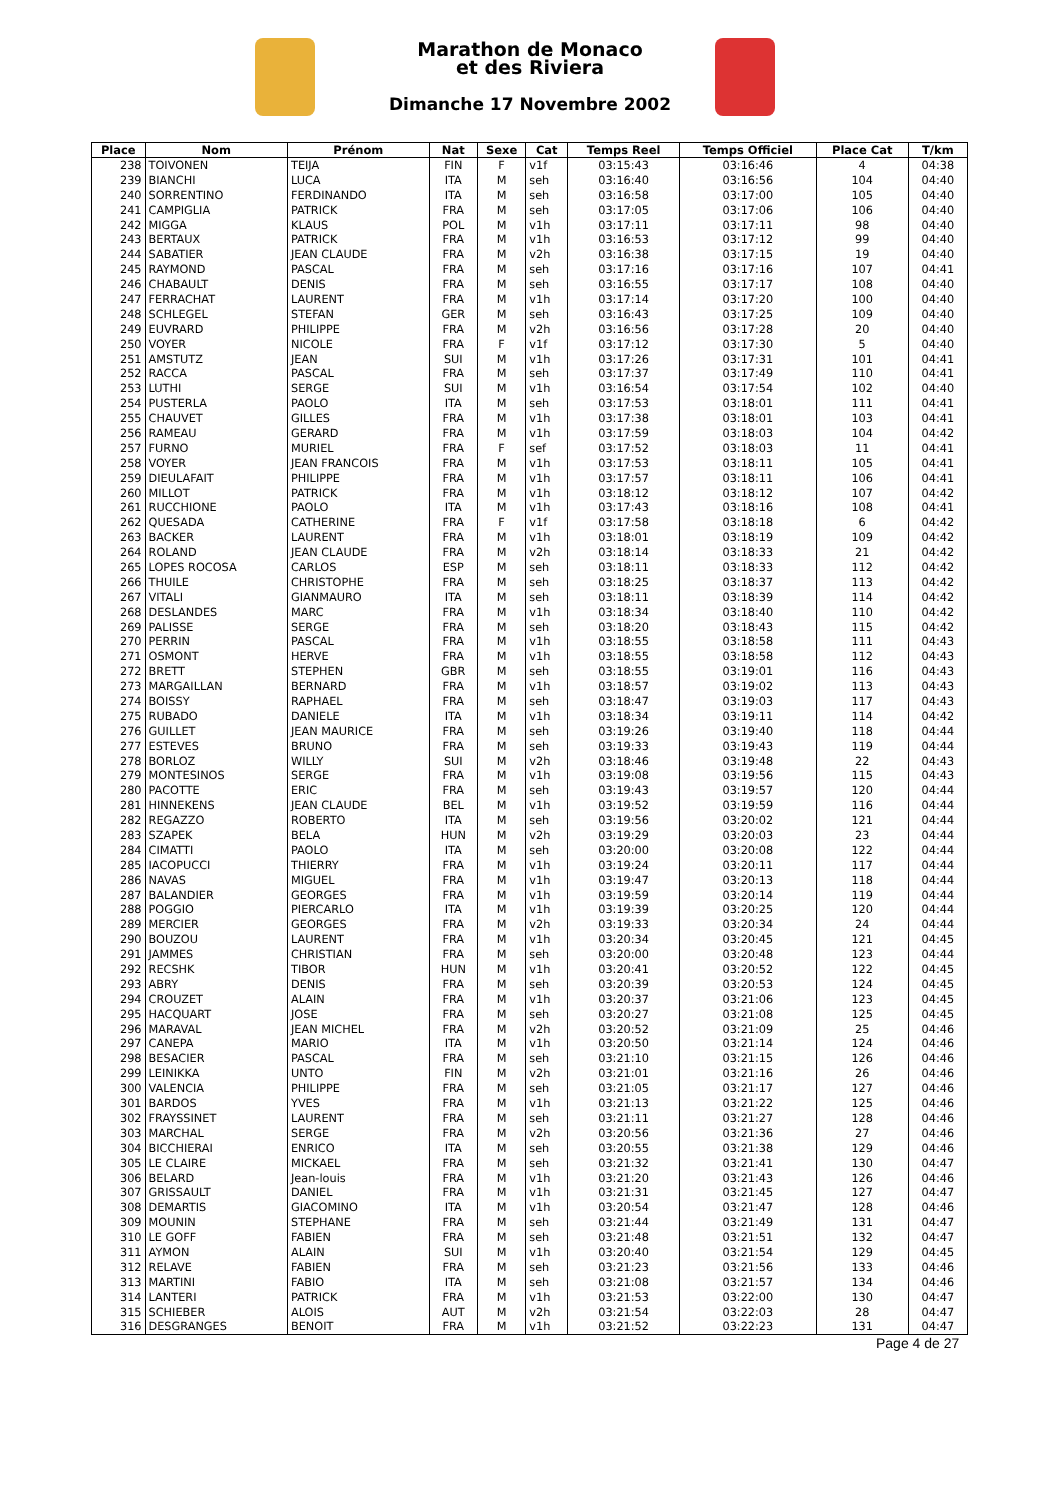Marathon de Monaco
et des Riviera
Dimanche 17 Novembre 2002
| Place | Nom | Prénom | Nat | Sexe | Cat | Temps Reel | Temps Officiel | Place Cat | T/km |
| --- | --- | --- | --- | --- | --- | --- | --- | --- | --- |
| 238 | TOIVONEN | TEIJA | FIN | F | v1f | 03:15:43 | 03:16:46 | 4 | 04:38 |
| 239 | BIANCHI | LUCA | ITA | M | seh | 03:16:40 | 03:16:56 | 104 | 04:40 |
| 240 | SORRENTINO | FERDINANDO | ITA | M | seh | 03:16:58 | 03:17:00 | 105 | 04:40 |
| 241 | CAMPIGLIA | PATRICK | FRA | M | seh | 03:17:05 | 03:17:06 | 106 | 04:40 |
| 242 | MIGGA | KLAUS | POL | M | v1h | 03:17:11 | 03:17:11 | 98 | 04:40 |
| 243 | BERTAUX | PATRICK | FRA | M | v1h | 03:16:53 | 03:17:12 | 99 | 04:40 |
| 244 | SABATIER | JEAN CLAUDE | FRA | M | v2h | 03:16:38 | 03:17:15 | 19 | 04:40 |
| 245 | RAYMOND | PASCAL | FRA | M | seh | 03:17:16 | 03:17:16 | 107 | 04:41 |
| 246 | CHABAULT | DENIS | FRA | M | seh | 03:16:55 | 03:17:17 | 108 | 04:40 |
| 247 | FERRACHAT | LAURENT | FRA | M | v1h | 03:17:14 | 03:17:20 | 100 | 04:40 |
| 248 | SCHLEGEL | STEFAN | GER | M | seh | 03:16:43 | 03:17:25 | 109 | 04:40 |
| 249 | EUVRARD | PHILIPPE | FRA | M | v2h | 03:16:56 | 03:17:28 | 20 | 04:40 |
| 250 | VOYER | NICOLE | FRA | F | v1f | 03:17:12 | 03:17:30 | 5 | 04:40 |
| 251 | AMSTUTZ | JEAN | SUI | M | v1h | 03:17:26 | 03:17:31 | 101 | 04:41 |
| 252 | RACCA | PASCAL | FRA | M | seh | 03:17:37 | 03:17:49 | 110 | 04:41 |
| 253 | LUTHI | SERGE | SUI | M | v1h | 03:16:54 | 03:17:54 | 102 | 04:40 |
| 254 | PUSTERLA | PAOLO | ITA | M | seh | 03:17:53 | 03:18:01 | 111 | 04:41 |
| 255 | CHAUVET | GILLES | FRA | M | v1h | 03:17:38 | 03:18:01 | 103 | 04:41 |
| 256 | RAMEAU | GERARD | FRA | M | v1h | 03:17:59 | 03:18:03 | 104 | 04:42 |
| 257 | FURNO | MURIEL | FRA | F | sef | 03:17:52 | 03:18:03 | 11 | 04:41 |
| 258 | VOYER | JEAN FRANCOIS | FRA | M | v1h | 03:17:53 | 03:18:11 | 105 | 04:41 |
| 259 | DIEULAFAIT | PHILIPPE | FRA | M | v1h | 03:17:57 | 03:18:11 | 106 | 04:41 |
| 260 | MILLOT | PATRICK | FRA | M | v1h | 03:18:12 | 03:18:12 | 107 | 04:42 |
| 261 | RUCCHIONE | PAOLO | ITA | M | v1h | 03:17:43 | 03:18:16 | 108 | 04:41 |
| 262 | QUESADA | CATHERINE | FRA | F | v1f | 03:17:58 | 03:18:18 | 6 | 04:42 |
| 263 | BACKER | LAURENT | FRA | M | v1h | 03:18:01 | 03:18:19 | 109 | 04:42 |
| 264 | ROLAND | JEAN CLAUDE | FRA | M | v2h | 03:18:14 | 03:18:33 | 21 | 04:42 |
| 265 | LOPES ROCOSA | CARLOS | ESP | M | seh | 03:18:11 | 03:18:33 | 112 | 04:42 |
| 266 | THUILE | CHRISTOPHE | FRA | M | seh | 03:18:25 | 03:18:37 | 113 | 04:42 |
| 267 | VITALI | GIANMAURO | ITA | M | seh | 03:18:11 | 03:18:39 | 114 | 04:42 |
| 268 | DESLANDES | MARC | FRA | M | v1h | 03:18:34 | 03:18:40 | 110 | 04:42 |
| 269 | PALISSE | SERGE | FRA | M | seh | 03:18:20 | 03:18:43 | 115 | 04:42 |
| 270 | PERRIN | PASCAL | FRA | M | v1h | 03:18:55 | 03:18:58 | 111 | 04:43 |
| 271 | OSMONT | HERVE | FRA | M | v1h | 03:18:55 | 03:18:58 | 112 | 04:43 |
| 272 | BRETT | STEPHEN | GBR | M | seh | 03:18:55 | 03:19:01 | 116 | 04:43 |
| 273 | MARGAILLAN | BERNARD | FRA | M | v1h | 03:18:57 | 03:19:02 | 113 | 04:43 |
| 274 | BOISSY | RAPHAEL | FRA | M | seh | 03:18:47 | 03:19:03 | 117 | 04:43 |
| 275 | RUBADO | DANIELE | ITA | M | v1h | 03:18:34 | 03:19:11 | 114 | 04:42 |
| 276 | GUILLET | JEAN MAURICE | FRA | M | seh | 03:19:26 | 03:19:40 | 118 | 04:44 |
| 277 | ESTEVES | BRUNO | FRA | M | seh | 03:19:33 | 03:19:43 | 119 | 04:44 |
| 278 | BORLOZ | WILLY | SUI | M | v2h | 03:18:46 | 03:19:48 | 22 | 04:43 |
| 279 | MONTESINOS | SERGE | FRA | M | v1h | 03:19:08 | 03:19:56 | 115 | 04:43 |
| 280 | PACOTTE | ERIC | FRA | M | seh | 03:19:43 | 03:19:57 | 120 | 04:44 |
| 281 | HINNEKENS | JEAN CLAUDE | BEL | M | v1h | 03:19:52 | 03:19:59 | 116 | 04:44 |
| 282 | REGAZZO | ROBERTO | ITA | M | seh | 03:19:56 | 03:20:02 | 121 | 04:44 |
| 283 | SZAPEK | BELA | HUN | M | v2h | 03:19:29 | 03:20:03 | 23 | 04:44 |
| 284 | CIMATTI | PAOLO | ITA | M | seh | 03:20:00 | 03:20:08 | 122 | 04:44 |
| 285 | IACOPUCCI | THIERRY | FRA | M | v1h | 03:19:24 | 03:20:11 | 117 | 04:44 |
| 286 | NAVAS | MIGUEL | FRA | M | v1h | 03:19:47 | 03:20:13 | 118 | 04:44 |
| 287 | BALANDIER | GEORGES | FRA | M | v1h | 03:19:59 | 03:20:14 | 119 | 04:44 |
| 288 | POGGIO | PIERCARLO | ITA | M | v1h | 03:19:39 | 03:20:25 | 120 | 04:44 |
| 289 | MERCIER | GEORGES | FRA | M | v2h | 03:19:33 | 03:20:34 | 24 | 04:44 |
| 290 | BOUZOU | LAURENT | FRA | M | v1h | 03:20:34 | 03:20:45 | 121 | 04:45 |
| 291 | JAMMES | CHRISTIAN | FRA | M | seh | 03:20:00 | 03:20:48 | 123 | 04:44 |
| 292 | RECSHK | TIBOR | HUN | M | v1h | 03:20:41 | 03:20:52 | 122 | 04:45 |
| 293 | ABRY | DENIS | FRA | M | seh | 03:20:39 | 03:20:53 | 124 | 04:45 |
| 294 | CROUZET | ALAIN | FRA | M | v1h | 03:20:37 | 03:21:06 | 123 | 04:45 |
| 295 | HACQUART | JOSE | FRA | M | seh | 03:20:27 | 03:21:08 | 125 | 04:45 |
| 296 | MARAVAL | JEAN MICHEL | FRA | M | v2h | 03:20:52 | 03:21:09 | 25 | 04:46 |
| 297 | CANEPA | MARIO | ITA | M | v1h | 03:20:50 | 03:21:14 | 124 | 04:46 |
| 298 | BESACIER | PASCAL | FRA | M | seh | 03:21:10 | 03:21:15 | 126 | 04:46 |
| 299 | LEINIKKA | UNTO | FIN | M | v2h | 03:21:01 | 03:21:16 | 26 | 04:46 |
| 300 | VALENCIA | PHILIPPE | FRA | M | seh | 03:21:05 | 03:21:17 | 127 | 04:46 |
| 301 | BARDOS | YVES | FRA | M | v1h | 03:21:13 | 03:21:22 | 125 | 04:46 |
| 302 | FRAYSSINET | LAURENT | FRA | M | seh | 03:21:11 | 03:21:27 | 128 | 04:46 |
| 303 | MARCHAL | SERGE | FRA | M | v2h | 03:20:56 | 03:21:36 | 27 | 04:46 |
| 304 | BICCHIERAI | ENRICO | ITA | M | seh | 03:20:55 | 03:21:38 | 129 | 04:46 |
| 305 | LE CLAIRE | MICKAEL | FRA | M | seh | 03:21:32 | 03:21:41 | 130 | 04:47 |
| 306 | BELARD | Jean-louis | FRA | M | v1h | 03:21:20 | 03:21:43 | 126 | 04:46 |
| 307 | GRISSAULT | DANIEL | FRA | M | v1h | 03:21:31 | 03:21:45 | 127 | 04:47 |
| 308 | DEMARTIS | GIACOMINO | ITA | M | v1h | 03:20:54 | 03:21:47 | 128 | 04:46 |
| 309 | MOUNIN | STEPHANE | FRA | M | seh | 03:21:44 | 03:21:49 | 131 | 04:47 |
| 310 | LE GOFF | FABIEN | FRA | M | seh | 03:21:48 | 03:21:51 | 132 | 04:47 |
| 311 | AYMON | ALAIN | SUI | M | v1h | 03:20:40 | 03:21:54 | 129 | 04:45 |
| 312 | RELAVE | FABIEN | FRA | M | seh | 03:21:23 | 03:21:56 | 133 | 04:46 |
| 313 | MARTINI | FABIO | ITA | M | seh | 03:21:08 | 03:21:57 | 134 | 04:46 |
| 314 | LANTERI | PATRICK | FRA | M | v1h | 03:21:53 | 03:22:00 | 130 | 04:47 |
| 315 | SCHIEBER | ALOIS | AUT | M | v2h | 03:21:54 | 03:22:03 | 28 | 04:47 |
| 316 | DESGRANGES | BENOIT | FRA | M | v1h | 03:21:52 | 03:22:23 | 131 | 04:47 |
Page 4 de 27